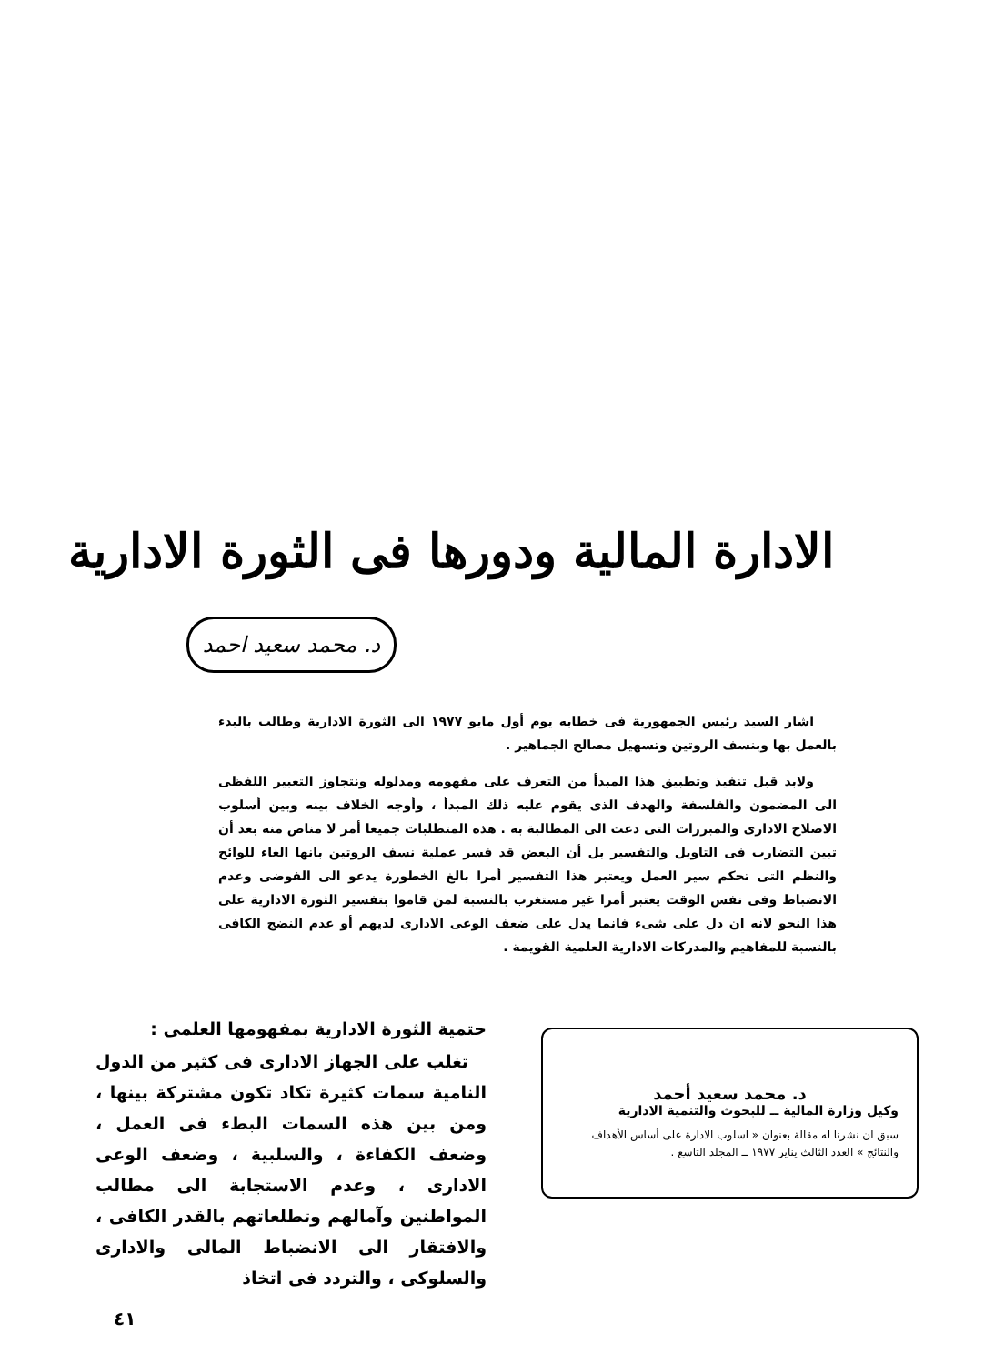الادارة المالية ودورها فى الثورة الادارية
د. محمد سعيد احمد
اشار السيد رئيس الجمهورية فى خطابه يوم أول مايو ١٩٧٧ الى الثورة الادارية وطالب بالبدء بالعمل بها وبنسف الروتين وتسهيل مصالح الجماهير .
ولابد قبل تنفيذ وتطبيق هذا المبدأ من التعرف على مفهومه ومدلوله ونتجاوز التعبير اللفظى الى المضمون والفلسفة والهدف الذى يقوم عليه ذلك المبدأ ، وأوجه الخلاف بينه وبين أسلوب الاصلاح الادارى والمبررات التى دعت الى المطالبة به . هذه المتطلبات جميعا أمر لا مناص منه بعد أن تبين التضارب فى التاويل والتفسير بل أن البعض قد فسر عملية نسف الروتين بانها الغاء للوائح والنظم التى تحكم سير العمل ويعتبر هذا التفسير أمرا بالغ الخطورة يدعو الى الفوضى وعدم الانضباط وفى نفس الوقت يعتبر أمرا غير مستغرب بالنسبة لمن قاموا بتفسير الثورة الادارية على هذا النحو لانه ان دل على شىء فانما يدل على ضعف الوعى الادارى لديهم أو عدم النضج الكافى بالنسبة للمفاهيم والمدركات الادارية العلمية القويمة .
حتمية الثورة الادارية بمفهومها العلمى :
تغلب على الجهاز الادارى فى كثير من الدول النامية سمات كثيرة تكاد تكون مشتركة بينها ، ومن بين هذه السمات البطء فى العمل ، وضعف الكفاءة ، والسلبية ، وضعف الوعى الادارى ، وعدم الاستجابة الى مطالب المواطنين وآمالهم وتطلعاتهم بالقدر الكافى ، والافتقار الى الانضباط المالى والادارى والسلوكى ، والتردد فى اتخاذ
د. محمد سعيد أحمد
وكيل وزارة المالية ــ للبحوث والتنمية الادارية
سبق ان نشرنا له مقالة بعنوان « اسلوب الادارة على أساس الأهداف والنتائج » العدد الثالث يناير ١٩٧٧ ــ المجلد التاسع .
٤١